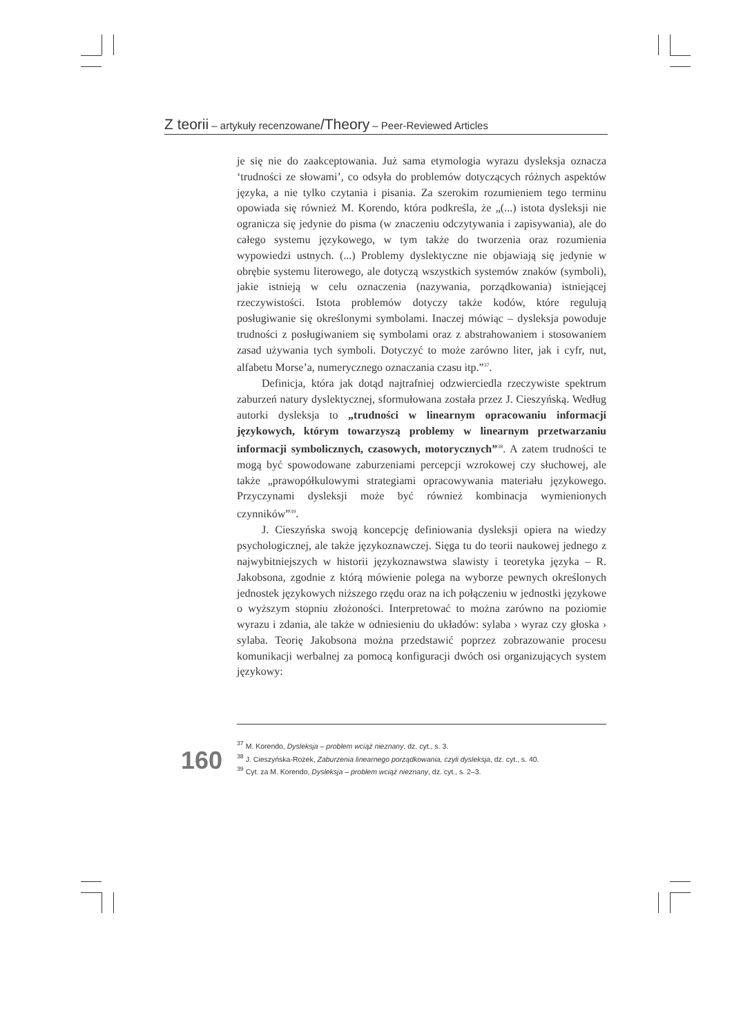Z teorii – artykuły recenzowane/Theory – Peer-Reviewed Articles
je się nie do zaakceptowania. Już sama etymologia wyrazu dysleksja oznacza ‘trudności ze słowami’, co odsyła do problemów dotyczących różnych aspektów języka, a nie tylko czytania i pisania. Za szerokim rozumieniem tego terminu opowiada się również M. Korendo, która podkreśla, że „(...) istota dysleksji nie ogranicza się jedynie do pisma (w znaczeniu odczytywania i zapisywania), ale do całego systemu językowego, w tym także do tworzenia oraz rozumienia wypowiedzi ustnych. (...) Problemy dyslektyczne nie objawiają się jedynie w obrębie systemu literowego, ale dotyczą wszystkich systemów znaków (symboli), jakie istnieją w celu oznaczenia (nazywania, porządkowania) istniejącej rzeczywistości. Istota problemów dotyczy także kodów, które regulują posługiwanie się określonymi symbolami. Inaczej mówiąc – dysleksja powoduje trudności z posługiwaniem się symbolami oraz z abstrahowaniem i stosowaniem zasad używania tych symboli. Dotyczyć to może zarówno liter, jak i cyfr, nut, alfabetu Morse’a, numerycznego oznaczania czasu itp.”<sup>37</sup>.
Definicja, która jak dotąd najtrafniej odzwierciedla rzeczywiste spektrum zaburzeń natury dyslektycznej, sformułowana została przez J. Cieszyńską. Według autorki dysleksja to „trudności w linearnym opracowaniu informacji językowych, którym towarzyszą problemy w linearnym przetwarzaniu informacji symbolicznych, czasowych, motorycznych”<sup>38</sup>. A zatem trudności te mogą być spowodowane zaburzeniami percepcji wzrokowej czy słuchowej, ale także „prawopółkulowymi strategiami opracowywania materiału językowego. Przyczynami dysleksji może być również kombinacja wymienionych czynników”<sup>39</sup>.
J. Cieszyńska swoją koncepcję definiowania dysleksji opiera na wiedzy psychologicznej, ale także językoznawczej. Sięga tu do teorii naukowej jednego z najwybitniejszych w historii językoznawstwa slawisty i teoretyka języka – R. Jakobsona, zgodnie z którą mówienie polega na wyborze pewnych określonych jednostek językowych niższego rzędu oraz na ich połączeniu w jednostki językowe o wyższym stopniu złożoności. Interpretować to można zarówno na poziomie wyrazu i zdania, ale także w odniesieniu do układów: sylaba › wyraz czy głoska › sylaba. Teorię Jakobsona można przedstawić poprzez zobrazowanie procesu komunikacji werbalnej za pomocą konfiguracji dwóch osi organizujących system językowy:
<sup>37</sup> M. Korendo, Dysleksja – problem wciąż nieznany, dz. cyt., s. 3.
<sup>38</sup> J. Cieszyńska-Rożek, Zaburzenia linearnego porządkowania, czyli dysleksja, dz. cyt., s. 40.
<sup>39</sup> Cyt. za M. Korendo, Dysleksja – problem wciąż nieznany, dz. cyt., s. 2–3.
160